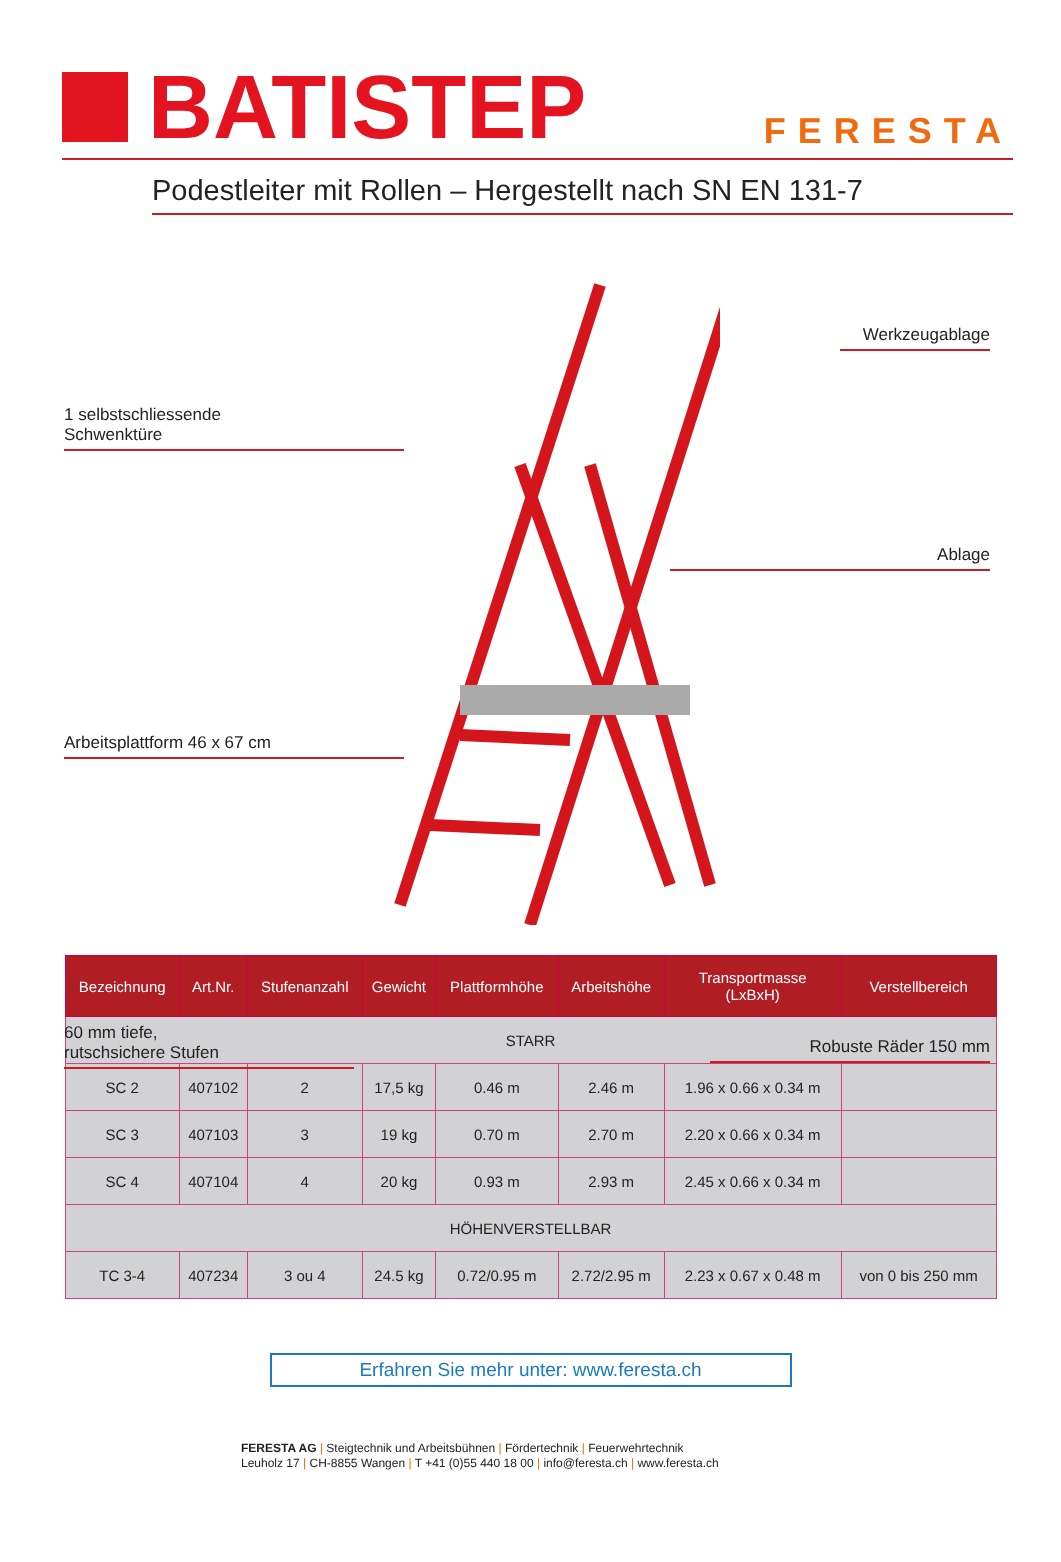BATISTEP
FERESTA
Podestleiter mit Rollen – Hergestellt nach SN EN 131-7
Werkzeugablage
1 selbstschliessende
Schwenktüre
Ablage
Arbeitsplattform 46 x 67 cm
60 mm tiefe,
rutschsichere Stufen
Robuste Räder 150 mm
| Bezeichnung | Art.Nr. | Stufenanzahl | Gewicht | Plattformhöhe | Arbeitshöhe | Transportmasse (LxBxH) | Verstellbereich |
| --- | --- | --- | --- | --- | --- | --- | --- |
| STARR | | | | | | | |
| SC 2 | 407102 | 2 | 17,5 kg | 0.46 m | 2.46 m | 1.96 x 0.66 x 0.34 m | |
| SC 3 | 407103 | 3 | 19 kg | 0.70 m | 2.70 m | 2.20 x 0.66 x 0.34 m | |
| SC 4 | 407104 | 4 | 20 kg | 0.93 m | 2.93 m | 2.45 x 0.66 x 0.34 m | |
| HÖHENVERSTELLBAR | | | | | | | |
| TC 3-4 | 407234 | 3 ou 4 | 24.5 kg | 0.72/0.95 m | 2.72/2.95 m | 2.23 x 0.67 x 0.48 m | von 0 bis 250 mm |
Erfahren Sie mehr unter: www.feresta.ch
FERESTA AG | Steigtechnik und Arbeitsbühnen | Fördertechnik | Feuerwehrtechnik
Leuholz 17 | CH-8855 Wangen | T +41 (0)55 440 18 00 | info@feresta.ch | www.feresta.ch